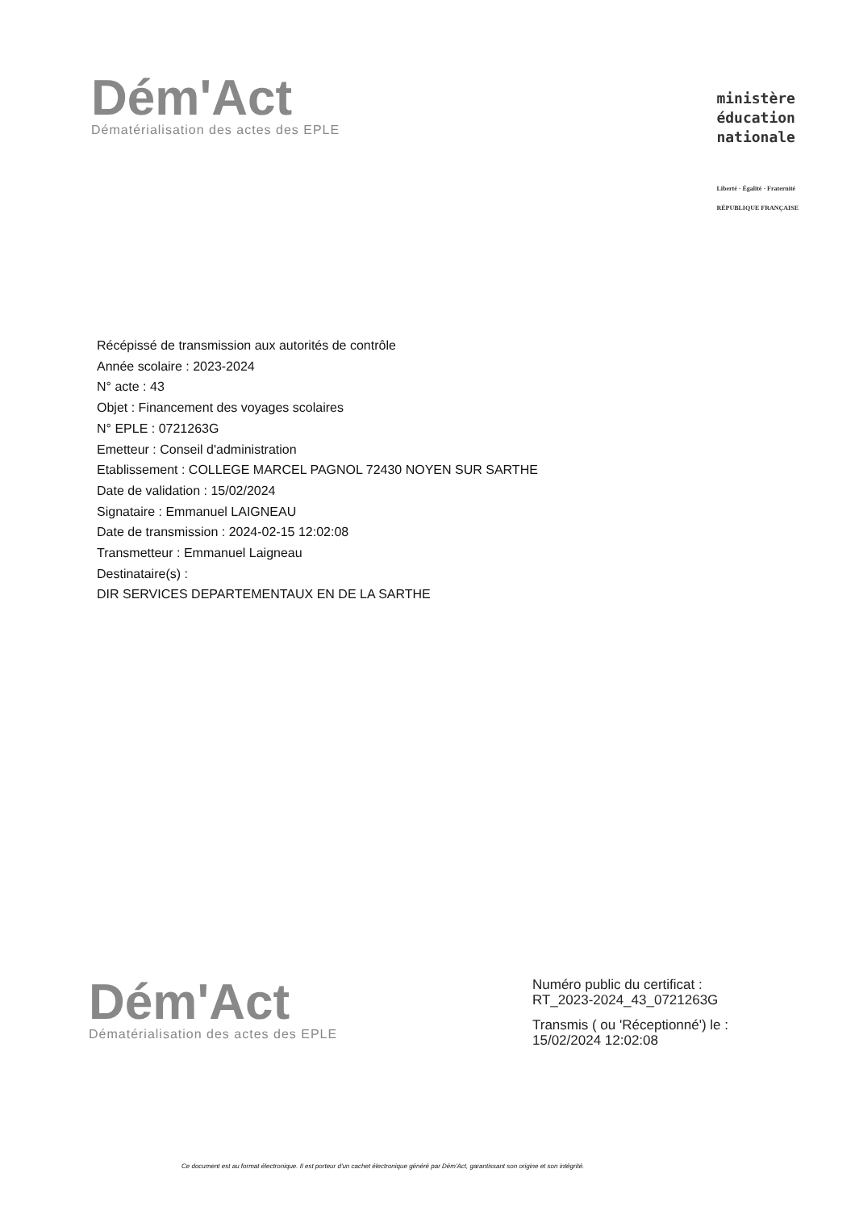Dém'Act
Dématérialisation des actes des EPLE
ministère
éducation
nationale
Liberté · Égalité · Fraternité
RÉPUBLIQUE FRANÇAISE
Récépissé de transmission aux autorités de contrôle
Année scolaire : 2023-2024
N° acte : 43
Objet : Financement des voyages scolaires
N° EPLE : 0721263G
Emetteur : Conseil d'administration
Etablissement : COLLEGE MARCEL PAGNOL 72430 NOYEN SUR SARTHE
Date de validation : 15/02/2024
Signataire : Emmanuel LAIGNEAU
Date de transmission : 2024-02-15 12:02:08
Transmetteur : Emmanuel Laigneau
Destinataire(s) :
DIR SERVICES DEPARTEMENTAUX EN DE LA SARTHE
Dém'Act
Dématérialisation des actes des EPLE
Numéro public du certificat :
RT_2023-2024_43_0721263G
Transmis ( ou 'Réceptionné') le :
15/02/2024 12:02:08
Ce document est au format électronique. Il est porteur d'un cachet électronique généré par Dém'Act, garantissant son origine et son intégrité.